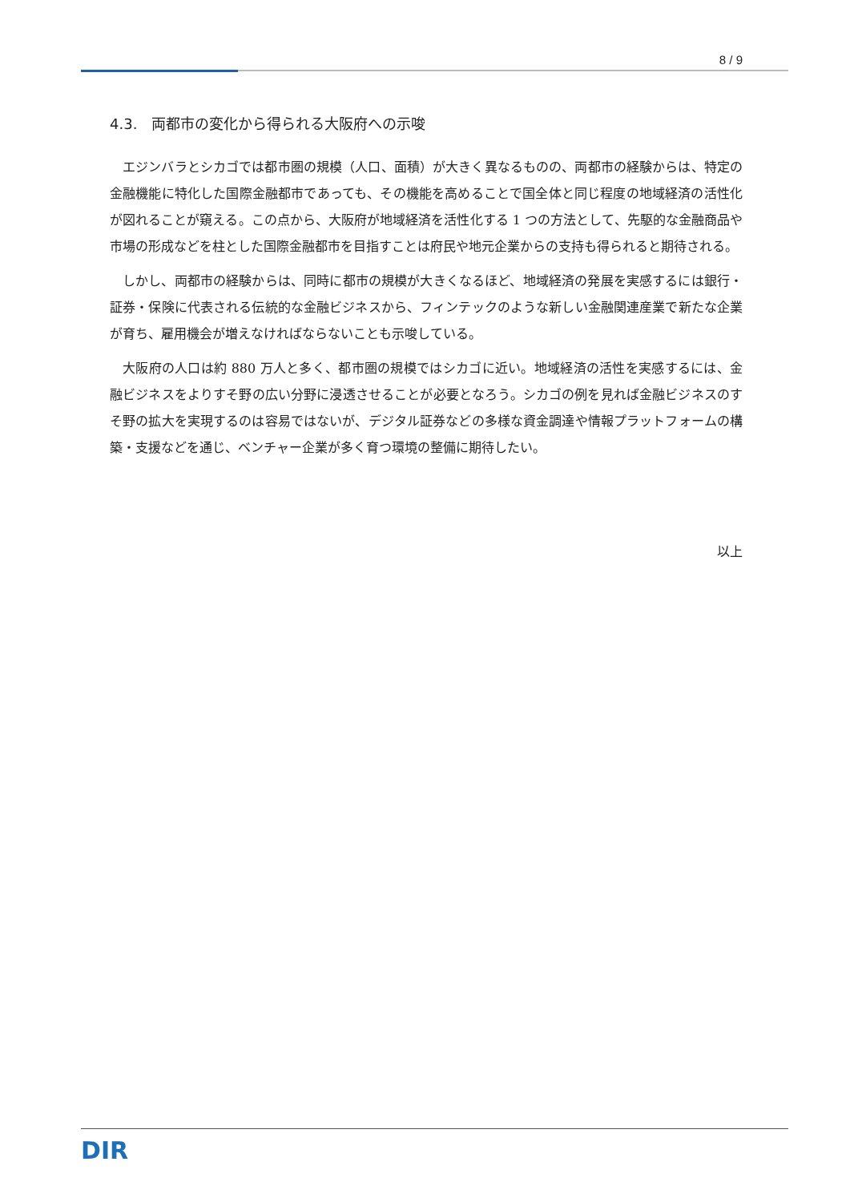8 / 9
4.3.　両都市の変化から得られる大阪府への示唆
エジンバラとシカゴでは都市圏の規模（人口、面積）が大きく異なるものの、両都市の経験からは、特定の金融機能に特化した国際金融都市であっても、その機能を高めることで国全体と同じ程度の地域経済の活性化が図れることが窺える。この点から、大阪府が地域経済を活性化する 1 つの方法として、先駆的な金融商品や市場の形成などを柱とした国際金融都市を目指すことは府民や地元企業からの支持も得られると期待される。
しかし、両都市の経験からは、同時に都市の規模が大きくなるほど、地域経済の発展を実感するには銀行・証券・保険に代表される伝統的な金融ビジネスから、フィンテックのような新しい金融関連産業で新たな企業が育ち、雇用機会が増えなければならないことも示唆している。
大阪府の人口は約 880 万人と多く、都市圏の規模ではシカゴに近い。地域経済の活性を実感するには、金融ビジネスをよりすそ野の広い分野に浸透させることが必要となろう。シカゴの例を見れば金融ビジネスのすそ野の拡大を実現するのは容易ではないが、デジタル証券などの多様な資金調達や情報プラットフォームの構築・支援などを通じ、ベンチャー企業が多く育つ環境の整備に期待したい。
以上
DIR